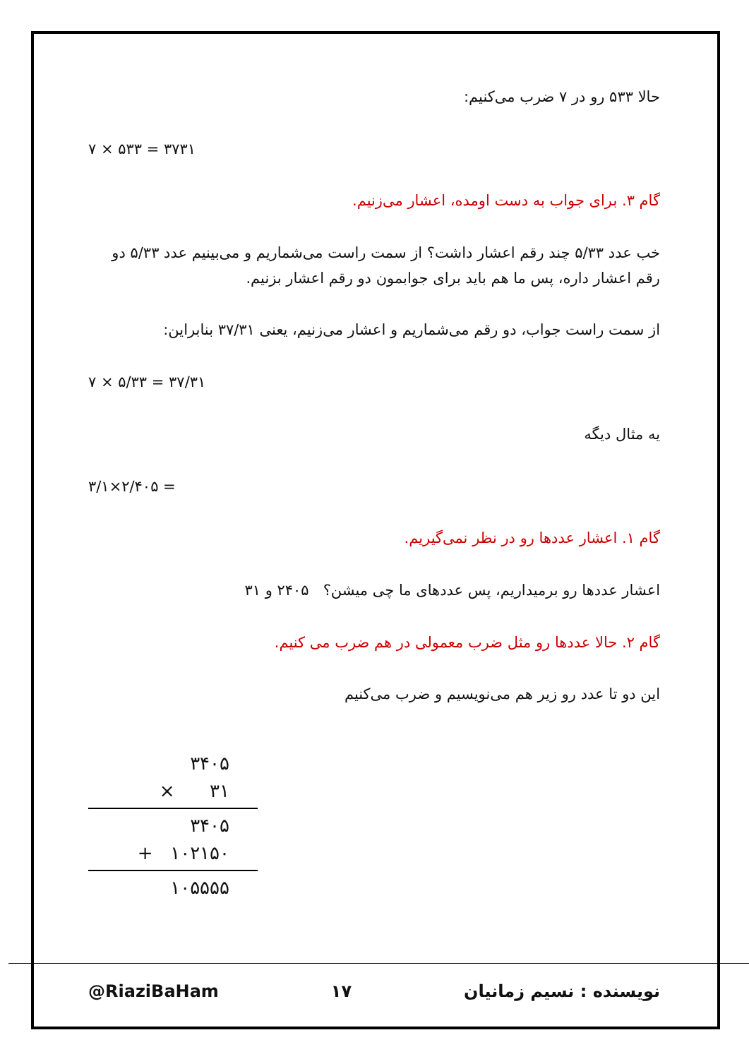حالا ۵۳۳ رو در ۷ ضرب می‌کنیم:
۷ × ۵۳۳ = ۳۷۳۱
گام ۳. برای جواب به دست اومده، اعشار می‌زنیم.
خب عدد ۵/۳۳ چند رقم اعشار داشت؟ از سمت راست می‌شماریم و می‌بینیم عدد ۵/۳۳ دو رقم اعشار داره، پس ما هم باید برای جوابمون دو رقم اعشار بزنیم.
از سمت راست جواب، دو رقم می‌شماریم و اعشار می‌زنیم، یعنی ۳۷/۳۱ بنابراین:
۷ × ۵/۳۳ = ۳۷/۳۱
یه مثال دیگه
۳/۱×۲/۴۰۵ =
گام ۱. اعشار عددها رو در نظر نمی‌گیریم.
اعشار عددها رو برمیداریم، پس عددهای ما چی میشن؟ ۲۴۰۵ و ۳۱
گام ۲. حالا عددها رو مثل ضرب معمولی در هم ضرب می کنیم.
این دو تا عدد رو زیر هم می‌نویسیم و ضرب می‌کنیم
۳۴۰۵
× ۳۱
۳۴۰۵
+ ۱۰۲۱۵۰
۱۰۵۵۵۵
@RiaziBaHam ۱۷ نویسنده : نسیم زمانیان